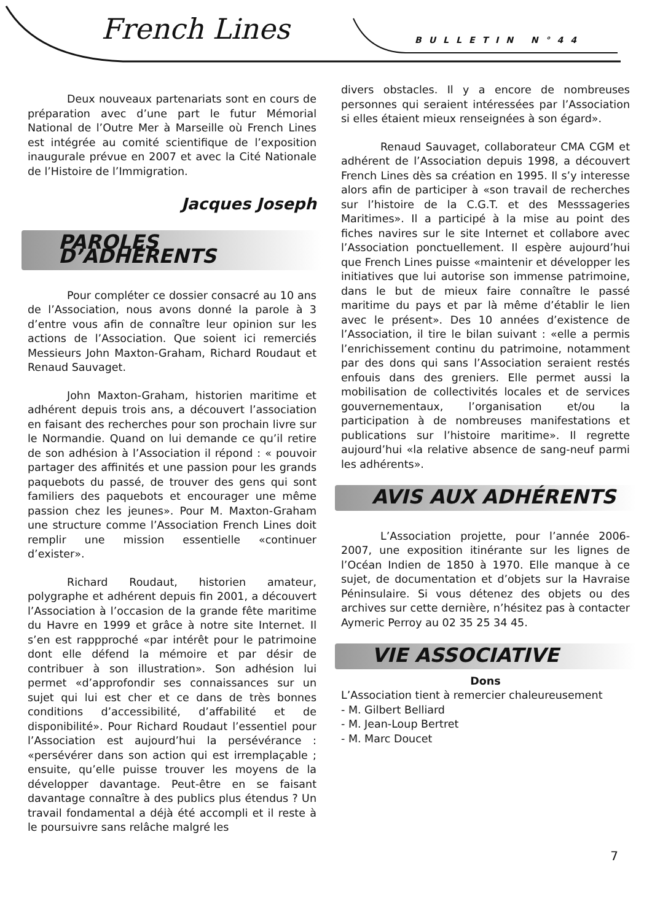French Lines BULLETIN N°44
Deux nouveaux partenariats sont en cours de préparation avec d’une part le futur Mémorial National de l’Outre Mer à Marseille où French Lines est intégrée au comité scientifique de l’exposition inaugurale prévue en 2007 et avec la Cité Nationale de l’Histoire de l’Immigration.
Jacques Joseph
PAROLES D’ADHÉRENTS
Pour compléter ce dossier consacré au 10 ans de l’Association, nous avons donné la parole à 3 d’entre vous afin de connaître leur opinion sur les actions de l’Association. Que soient ici remerciés Messieurs John Maxton-Graham, Richard Roudaut et Renaud Sauvaget.
John Maxton-Graham, historien maritime et adhérent depuis trois ans, a découvert l’association en faisant des recherches pour son prochain livre sur le Normandie. Quand on lui demande ce qu’il retire de son adhésion à l’Association il répond : « pouvoir partager des affinités et une passion pour les grands paquebots du passé, de trouver des gens qui sont familiers des paquebots et encourager une même passion chez les jeunes». Pour M. Maxton-Graham une structure comme l’Association French Lines doit remplir une mission essentielle «continuer d’exister».
Richard Roudaut, historien amateur, polygraphe et adhérent depuis fin 2001, a découvert l’Association à l’occasion de la grande fête maritime du Havre en 1999 et grâce à notre site Internet. Il s’en est rappproché «par intérêt pour le patrimoine dont elle défend la mémoire et par désir de contribuer à son illustration». Son adhésion lui permet «d’approfondir ses connaissances sur un sujet qui lui est cher et ce dans de très bonnes conditions d’accessibilité, d’affabilité et de disponibilité». Pour Richard Roudaut l’essentiel pour l’Association est aujourd’hui la persévérance : «persévérer dans son action qui est irremplaçable ; ensuite, qu’elle puisse trouver les moyens de la développer davantage. Peut-être en se faisant davantage connaître à des publics plus étendus ? Un travail fondamental a déjà été accompli et il reste à le poursuivre sans relâche malgré les
divers obstacles. Il y a encore de nombreuses personnes qui seraient intéressées par l’Association si elles étaient mieux renseignées à son égard».
Renaud Sauvaget, collaborateur CMA CGM et adhérent de l’Association depuis 1998, a découvert French Lines dès sa création en 1995. Il s’y interesse alors afin de participer à «son travail de recherches sur l’histoire de la C.G.T. et des Messsageries Maritimes». Il a participé à la mise au point des fiches navires sur le site Internet et collabore avec l’Association ponctuellement. Il espère aujourd’hui que French Lines puisse «maintenir et développer les initiatives que lui autorise son immense patrimoine, dans le but de mieux faire connaître le passé maritime du pays et par là même d’établir le lien avec le présent». Des 10 années d’existence de l’Association, il tire le bilan suivant : «elle a permis l’enrichissement continu du patrimoine, notamment par des dons qui sans l’Association seraient restés enfouis dans des greniers. Elle permet aussi la mobilisation de collectivités locales et de services gouvernementaux, l’organisation et/ou la participation à de nombreuses manifestations et publications sur l’histoire maritime». Il regrette aujourd’hui «la relative absence de sang-neuf parmi les adhérents».
AVIS AUX ADHÉRENTS
L’Association projette, pour l’année 2006-2007, une exposition itinérante sur les lignes de l’Océan Indien de 1850 à 1970. Elle manque à ce sujet, de documentation et d’objets sur la Havraise Péninsulaire. Si vous détenez des objets ou des archives sur cette dernière, n’hésitez pas à contacter Aymeric Perroy au 02 35 25 34 45.
VIE ASSOCIATIVE
Dons
L’Association tient à remercier chaleureusement
- M. Gilbert Belliard
- M. Jean-Loup Bertret
- M. Marc Doucet
7